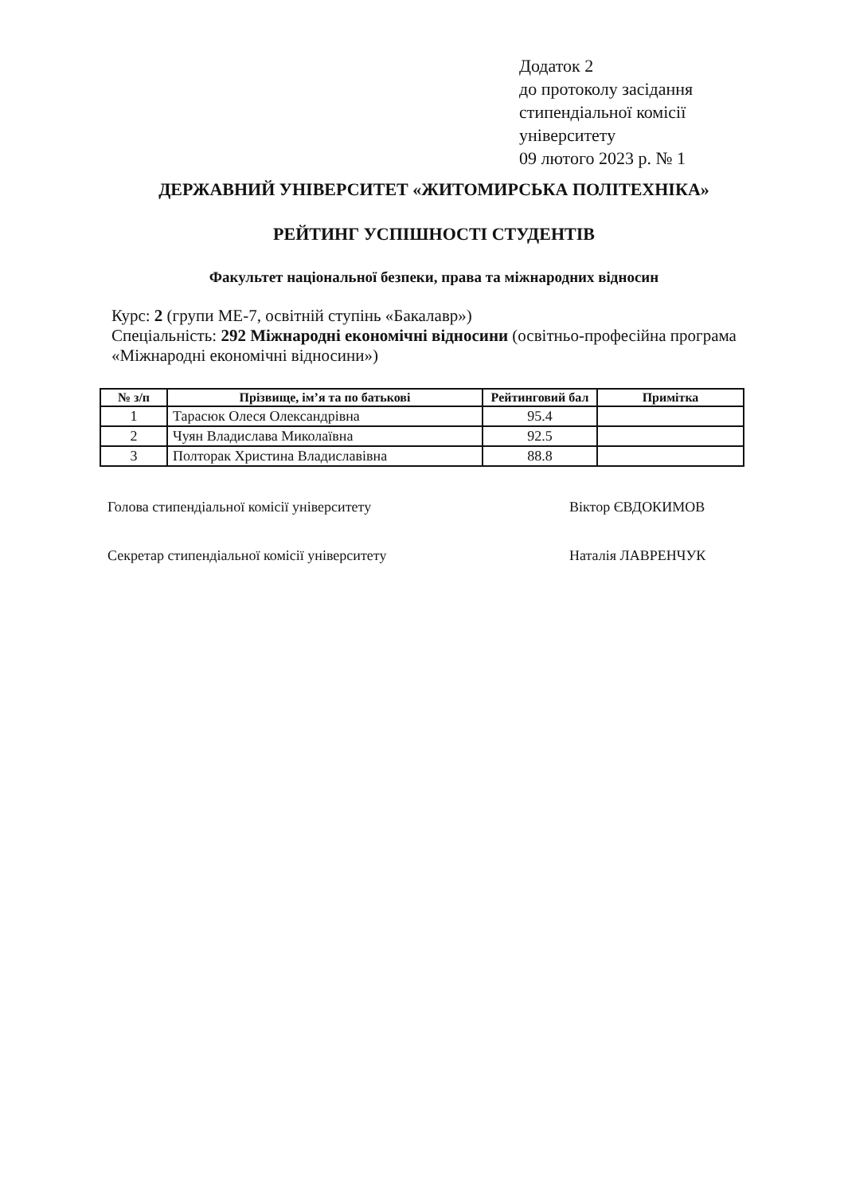Додаток 2
до протоколу засідання
стипендіальної комісії
університету
09 лютого 2023 р. № 1
ДЕРЖАВНИЙ УНІВЕРСИТЕТ «ЖИТОМИРСЬКА ПОЛІТЕХНІКА»
РЕЙТИНГ УСПІШНОСТІ СТУДЕНТІВ
Факультет національної безпеки, права та міжнародних відносин
Курс: 2 (групи МЕ-7, освітній ступінь «Бакалавр»)
Спеціальність: 292 Міжнародні економічні відносини (освітньо-професійна програма «Міжнародні економічні відносини»)
| № з/п | Прізвище, ім’я та по батькові | Рейтинговий бал | Примітка |
| --- | --- | --- | --- |
| 1 | Тарасюк Олеся Олександрівна | 95.4 | |
| 2 | Чуян Владислава Миколаївна | 92.5 | |
| 3 | Полторак Христина Владиславівна | 88.8 | |
Голова стипендіальної комісії університету Віктор ЄВДОКИМОВ
Секретар стипендіальної комісії університету Наталія ЛАВРЕНЧУК